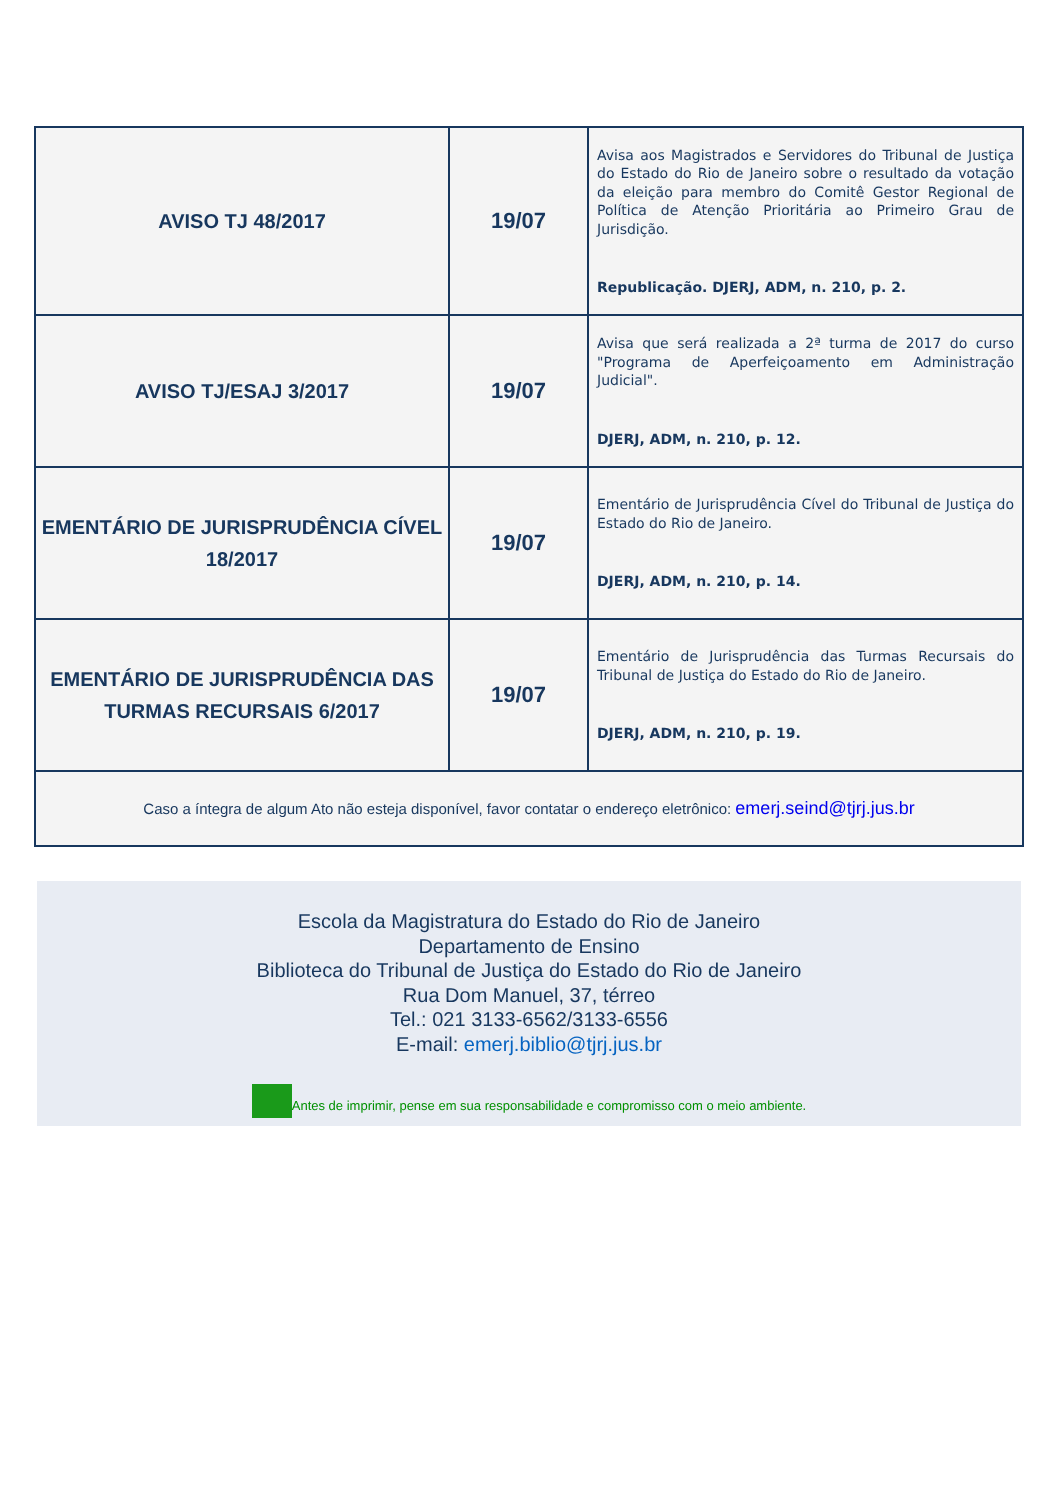| AVISO TJ 48/2017 | 19/07 | Avisa aos Magistrados e Servidores do Tribunal de Justiça do Estado do Rio de Janeiro sobre o resultado da votação da eleição para membro do Comitê Gestor Regional de Política de Atenção Prioritária ao Primeiro Grau de Jurisdição. Republicação. DJERJ, ADM, n. 210, p. 2. |
| AVISO TJ/ESAJ 3/2017 | 19/07 | Avisa que será realizada a 2ª turma de 2017 do curso "Programa de Aperfeiçoamento em Administração Judicial". DJERJ, ADM, n. 210, p. 12. |
| EMENTÁRIO DE JURISPRUDÊNCIA CÍVEL 18/2017 | 19/07 | Ementário de Jurisprudência Cível do Tribunal de Justiça do Estado do Rio de Janeiro. DJERJ, ADM, n. 210, p. 14. |
| EMENTÁRIO DE JURISPRUDÊNCIA DAS TURMAS RECURSAIS 6/2017 | 19/07 | Ementário de Jurisprudência das Turmas Recursais do Tribunal de Justiça do Estado do Rio de Janeiro. DJERJ, ADM, n. 210, p. 19. |
| Caso a íntegra de algum Ato não esteja disponível, favor contatar o endereço eletrônico: emerj.seind@tjrj.jus.br | | |
Escola da Magistratura do Estado do Rio de Janeiro
Departamento de Ensino
Biblioteca do Tribunal de Justiça do Estado do Rio de Janeiro
Rua Dom Manuel, 37, térreo
Tel.: 021 3133-6562/3133-6556
E-mail: emerj.biblio@tjrj.jus.br
Antes de imprimir, pense em sua responsabilidade e compromisso com o meio ambiente.